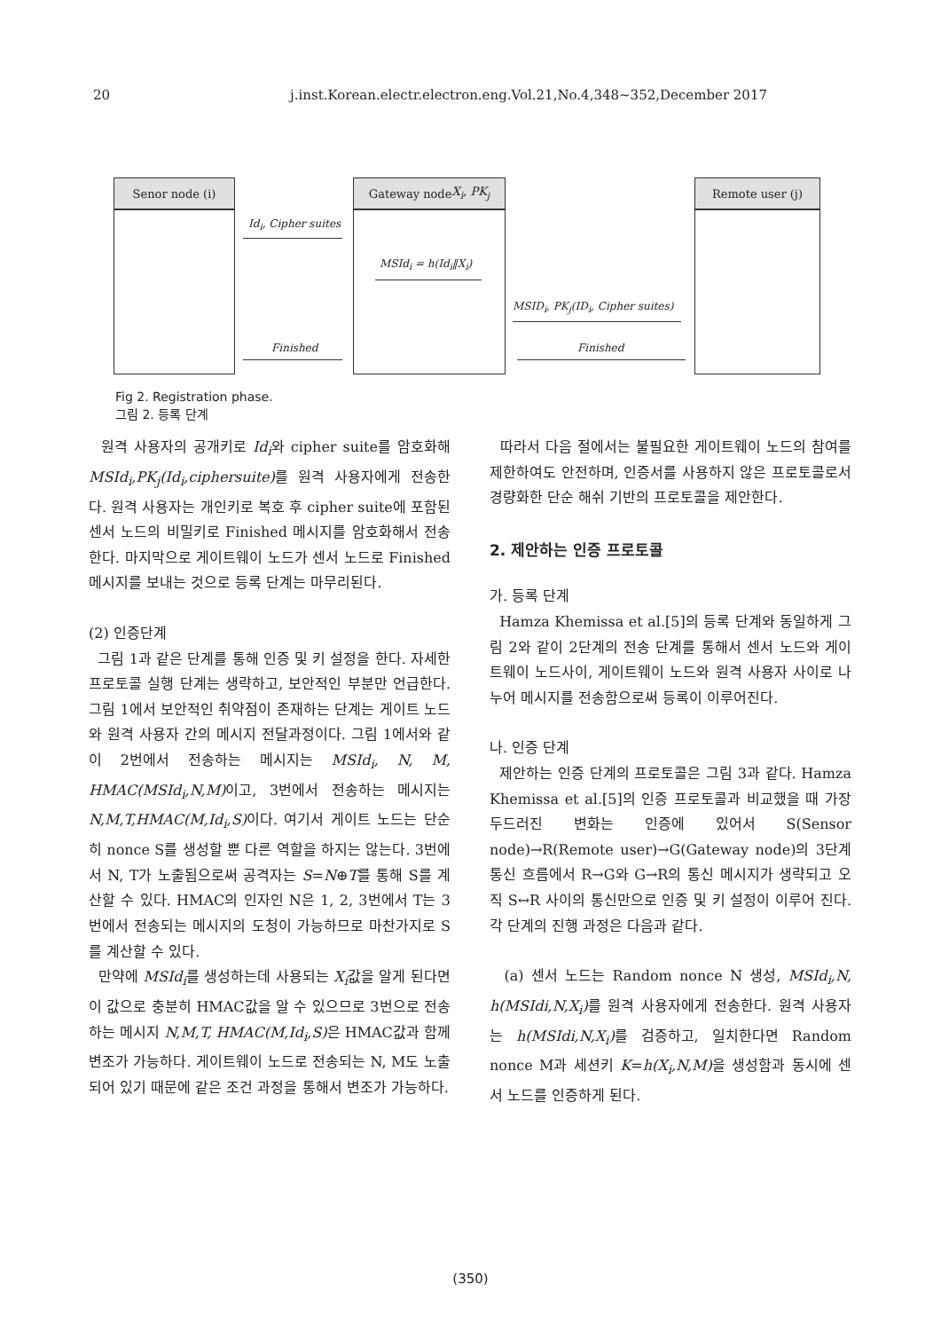20 j.inst.Korean.electr.electron.eng.Vol.21,No.4,348~352,December 2017
Senor node (i)
Gateway node
X<sub>i</sub>, PK<sub>j</sub>
Remote user (j)
Id<sub>i</sub>, Cipher suites
MSId<sub>i</sub> = h(Id<sub>i</sub>‖X<sub>i</sub>)
MSID<sub>i</sub>, PK<sub>j</sub>(ID<sub>i</sub>, Cipher suites)
Finished Finished
Fig 2. Registration phase.
그림 2. 등록 단계
원격 사용자의 공개키로 Id<sub>i</sub>와 cipher suite를 암호화해 MSId<sub>i</sub>,PK<sub>j</sub>(Id<sub>i</sub>,ciphersuite) 를 원격 사용자에게 전송한다. 원격 사용자는 개인키로 복호 후 cipher suite에 포함된 센서 노드의 비밀키로 Finished 메시지를 암호화해서 전송한다. 마지막으로 게이트웨이 노드가 센서 노드로 Finished 메시지를 보내는 것으로 등록 단계는 마무리된다.
(2) 인증단계
그림 1과 같은 단계를 통해 인증 및 키 설정을 한다. 자세한 프로토콜 실행 단계는 생략하고, 보안적인 부분만 언급한다. 그림 1에서 보안적인 취약점이 존재하는 단계는 게이트 노드와 원격 사용자 간의 메시지 전달과정이다. 그림 1에서와 같이 2번에서 전송하는 메시지는 MSId<sub>i</sub>, N, M, HMAC(MSId<sub>i</sub>,N,M) 이고, 3번에서 전송하는 메시지는 N,M,T,HMAC(M,Id<sub>i</sub>,S) 이다. 여기서 게이트 노드는 단순히 nonce S를 생성할 뿐 다른 역할을 하지는 않는다. 3번에서 N, T가 노출됨으로써 공격자는 S=N⊕T를 통해 S를 계산할 수 있다. HMAC의 인자인 N은 1, 2, 3번에서 T는 3번에서 전송되는 메시지의 도청이 가능하므로 마찬가지로 S를 계산할 수 있다.
만약에 MSId<sub>i</sub>를 생성하는데 사용되는 X<sub>i</sub>값을 알게 된다면 이 값으로 충분히 HMAC값을 알 수 있으므로 3번으로 전송하는 메시지 N,M,T, HMAC(M,Id<sub>i</sub>,S) 은 HMAC값과 함께 변조가 가능하다. 게이트웨이 노드로 전송되는 N, M도 노출되어 있기 때문에 같은 조건 과정을 통해서 변조가 가능하다.
따라서 다음 절에서는 불필요한 게이트웨이 노드의 참여를 제한하여도 안전하며, 인증서를 사용하지 않은 프로토콜로서 경량화한 단순 해쉬 기반의 프로토콜을 제안한다.
2. 제안하는 인증 프로토콜
가. 등록 단계
Hamza Khemissa et al.[5]의 등록 단계와 동일하게 그림 2와 같이 2단계의 전송 단계를 통해서 센서 노드와 게이트웨이 노드사이, 게이트웨이 노드와 원격 사용자 사이로 나누어 메시지를 전송함으로써 등록이 이루어진다.
나. 인증 단계
제안하는 인증 단계의 프로토콜은 그림 3과 같다. Hamza Khemissa et al.[5]의 인증 프로토콜과 비교했을 때 가장 두드러진 변화는 인증에 있어서 S(Sensor node)→R(Remote user)→G(Gateway node)의 3단계 통신 흐름에서 R→G와 G→R의 통신 메시지가 생략되고 오직 S↔R 사이의 통신만으로 인증 및 키 설정이 이루어 진다. 각 단계의 진행 과정은 다음과 같다.
(a) 센서 노드는 Random nonce N 생성, MSId<sub>i</sub>,N, h(MSIdi,N,X<sub>i</sub>) 를 원격 사용자에게 전송한다. 원격 사용자는 h(MSIdi,N,X<sub>i</sub>) 를 검증하고, 일치한다면 Random nonce M과 세션키 K=h(X<sub>i</sub>,N,M) 을 생성함과 동시에 센서 노드를 인증하게 된다.
(350)